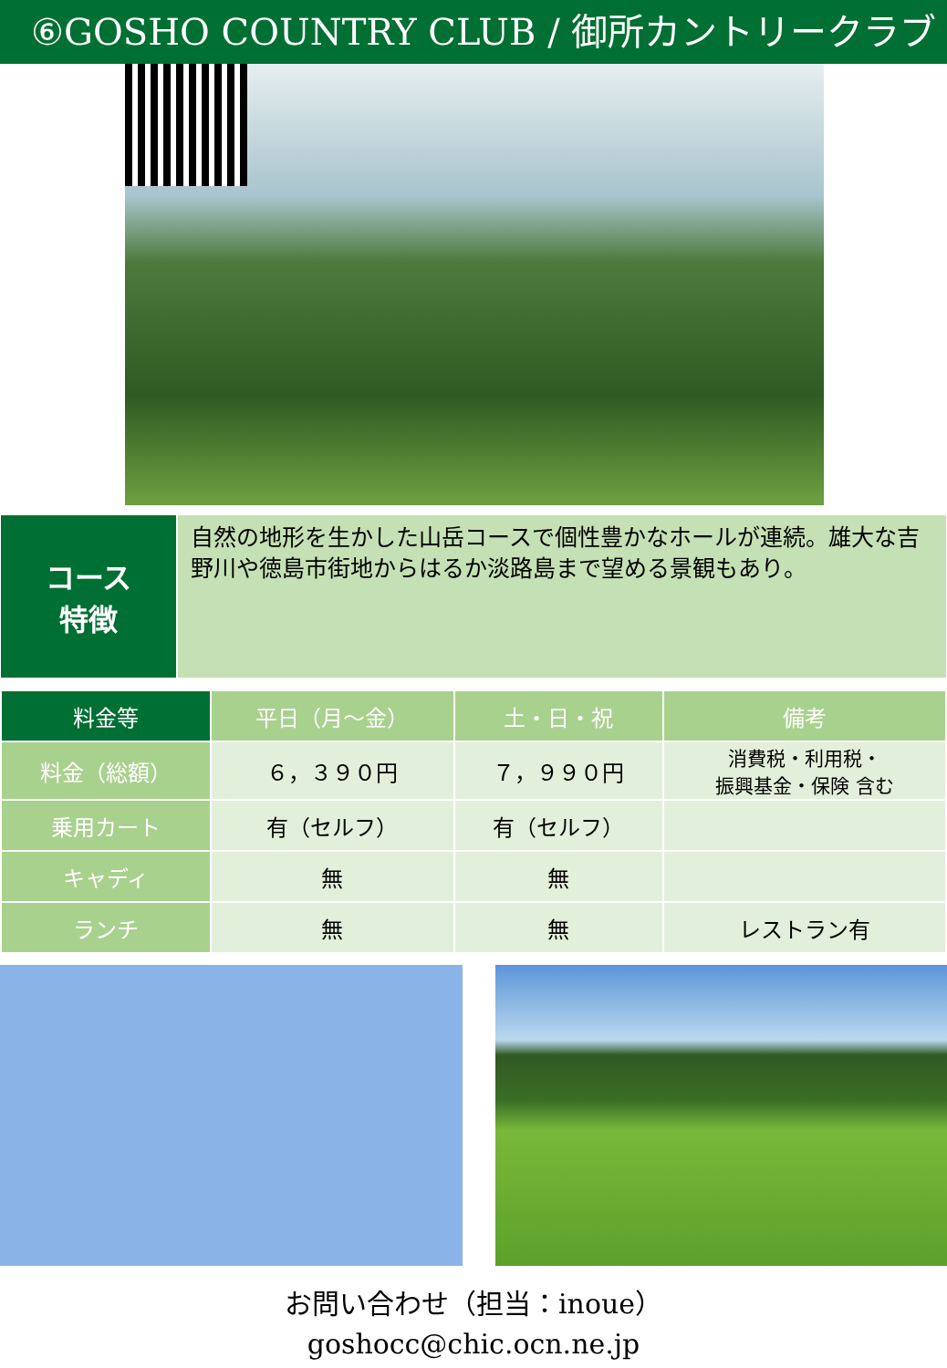⑥GOSHO COUNTRY CLUB / 御所カントリークラブ
コース
特徴
自然の地形を生かした山岳コースで個性豊かなホールが連続。雄大な吉野川や徳島市街地からはるか淡路島まで望める景観もあり。
| 料金等 | 平日（月～金） | 土・日・祝 | 備考 |
| --- | --- | --- | --- |
| 料金（総額） | ６，３９０円 | ７，９９０円 | 消費税・利用税・ 振興基金・保険 含む |
| 乗用カート | 有（セルフ） | 有（セルフ） | |
| キャディ | 無 | 無 | |
| ランチ | 無 | 無 | レストラン有 |
お問い合わせ（担当：inoue）
goshocc@chic.ocn.ne.jp